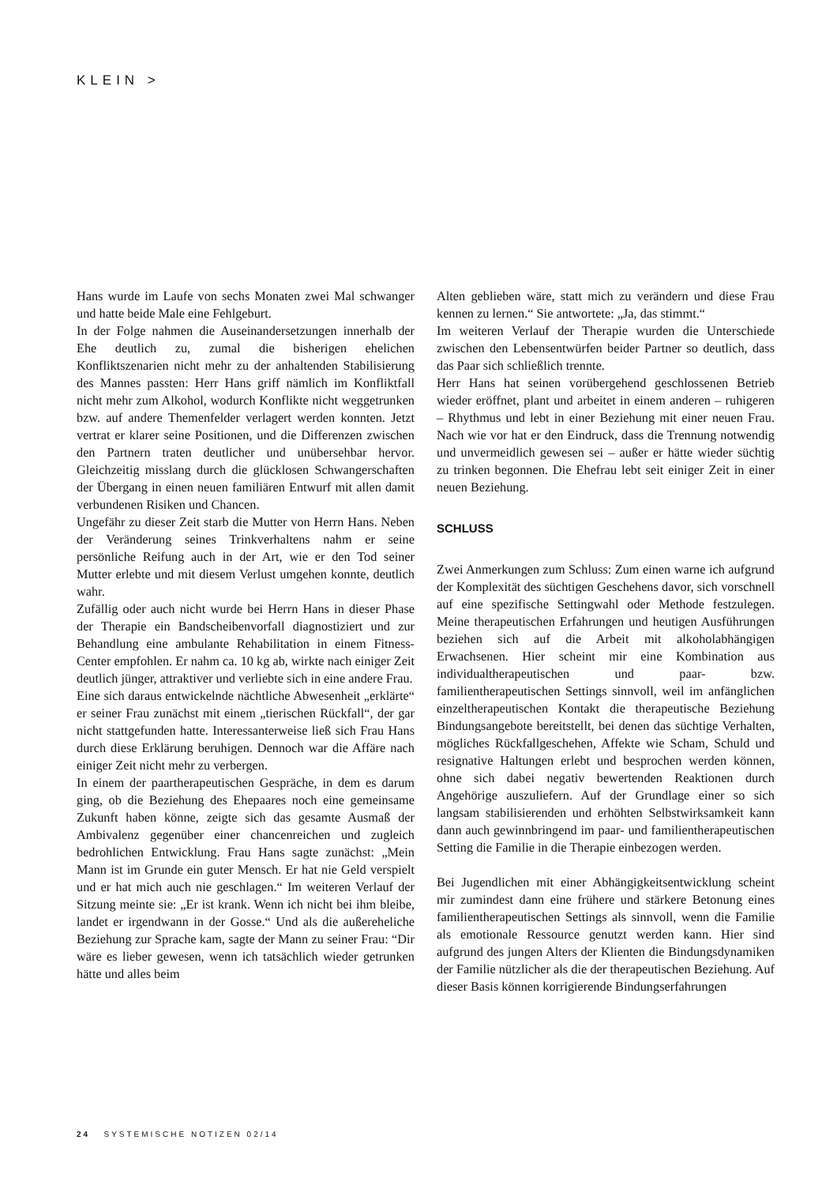KLEIN >
Hans wurde im Laufe von sechs Monaten zwei Mal schwanger und hatte beide Male eine Fehlgeburt.
In der Folge nahmen die Auseinandersetzungen innerhalb der Ehe deutlich zu, zumal die bisherigen ehelichen Konfliktszenarien nicht mehr zu der anhaltenden Stabilisierung des Mannes passten: Herr Hans griff nämlich im Konfliktfall nicht mehr zum Alkohol, wodurch Konflikte nicht weggetrunken bzw. auf andere Themenfelder verlagert werden konnten. Jetzt vertrat er klarer seine Positionen, und die Differenzen zwischen den Partnern traten deutlicher und unübersehbar hervor. Gleichzeitig misslang durch die glücklosen Schwangerschaften der Übergang in einen neuen familiären Entwurf mit allen damit verbundenen Risiken und Chancen.
Ungefähr zu dieser Zeit starb die Mutter von Herrn Hans. Neben der Veränderung seines Trinkverhaltens nahm er seine persönliche Reifung auch in der Art, wie er den Tod seiner Mutter erlebte und mit diesem Verlust umgehen konnte, deutlich wahr.
Zufällig oder auch nicht wurde bei Herrn Hans in dieser Phase der Therapie ein Bandscheibenvorfall diagnostiziert und zur Behandlung eine ambulante Rehabilitation in einem Fitness-Center empfohlen. Er nahm ca. 10 kg ab, wirkte nach einiger Zeit deutlich jünger, attraktiver und verliebte sich in eine andere Frau.
Eine sich daraus entwickelnde nächtliche Abwesenheit „erklärte“ er seiner Frau zunächst mit einem „tierischen Rückfall“, der gar nicht stattgefunden hatte. Interessanterweise ließ sich Frau Hans durch diese Erklärung beruhigen. Dennoch war die Affäre nach einiger Zeit nicht mehr zu verbergen.
In einem der paartherapeutischen Gespräche, in dem es darum ging, ob die Beziehung des Ehepaares noch eine gemeinsame Zukunft haben könne, zeigte sich das gesamte Ausmaß der Ambivalenz gegenüber einer chancenreichen und zugleich bedrohlichen Entwicklung. Frau Hans sagte zunächst: „Mein Mann ist im Grunde ein guter Mensch. Er hat nie Geld verspielt und er hat mich auch nie geschlagen.“ Im weiteren Verlauf der Sitzung meinte sie: „Er ist krank. Wenn ich nicht bei ihm bleibe, landet er irgendwann in der Gosse.“ Und als die außereheliche Beziehung zur Sprache kam, sagte der Mann zu seiner Frau: “Dir wäre es lieber gewesen, wenn ich tatsächlich wieder getrunken hätte und alles beim
Alten geblieben wäre, statt mich zu verändern und diese Frau kennen zu lernen.“ Sie antwortete: „Ja, das stimmt.“
Im weiteren Verlauf der Therapie wurden die Unterschiede zwischen den Lebensentwürfen beider Partner so deutlich, dass das Paar sich schließlich trennte.
Herr Hans hat seinen vorübergehend geschlossenen Betrieb wieder eröffnet, plant und arbeitet in einem anderen – ruhigeren – Rhythmus und lebt in einer Beziehung mit einer neuen Frau. Nach wie vor hat er den Eindruck, dass die Trennung notwendig und unvermeidlich gewesen sei – außer er hätte wieder süchtig zu trinken begonnen. Die Ehefrau lebt seit einiger Zeit in einer neuen Beziehung.
SCHLUSS
Zwei Anmerkungen zum Schluss: Zum einen warne ich aufgrund der Komplexität des süchtigen Geschehens davor, sich vorschnell auf eine spezifische Settingwahl oder Methode festzulegen. Meine therapeutischen Erfahrungen und heutigen Ausführungen beziehen sich auf die Arbeit mit alkoholabhängigen Erwachsenen. Hier scheint mir eine Kombination aus individualtherapeutischen und paar- bzw. familientherapeutischen Settings sinnvoll, weil im anfänglichen einzeltherapeutischen Kontakt die therapeutische Beziehung Bindungsangebote bereitstellt, bei denen das süchtige Verhalten, mögliches Rückfallgeschehen, Affekte wie Scham, Schuld und resignative Haltungen erlebt und besprochen werden können, ohne sich dabei negativ bewertenden Reaktionen durch Angehörige auszuliefern. Auf der Grundlage einer so sich langsam stabilisierenden und erhöhten Selbstwirksamkeit kann dann auch gewinnbringend im paar- und familientherapeutischen Setting die Familie in die Therapie einbezogen werden.
Bei Jugendlichen mit einer Abhängigkeitsentwicklung scheint mir zumindest dann eine frühere und stärkere Betonung eines familientherapeutischen Settings als sinnvoll, wenn die Familie als emotionale Ressource genutzt werden kann. Hier sind aufgrund des jungen Alters der Klienten die Bindungsdynamiken der Familie nützlicher als die der therapeutischen Beziehung. Auf dieser Basis können korrigierende Bindungserfahrungen
24 SYSTEMISCHE NOTIZEN 02/14